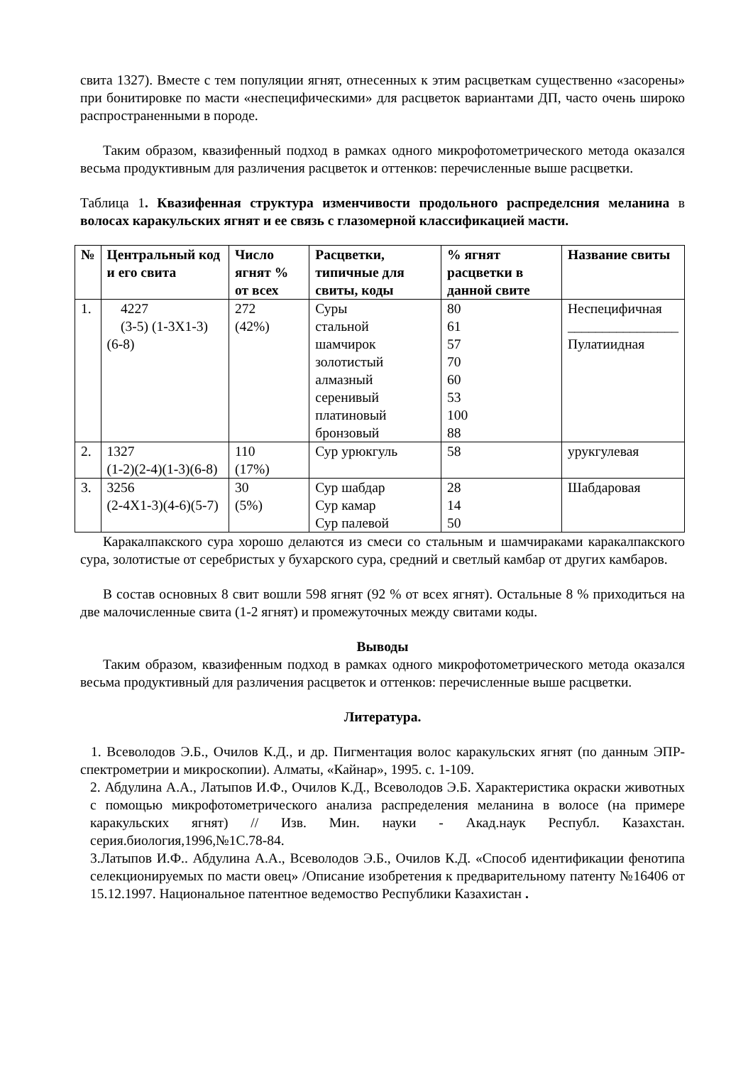свита 1327). Вместе с тем популяции ягнят, отнесенных к этим расцветкам существенно «засорены» при бонитировке по масти «неспецифическими» для расцветок вариантами ДП, часто очень широко распространенными в породе.
Таким образом, квазифенный подход в рамках одного микрофотометрического метода оказался весьма продуктивным для различения расцветок и оттенков: перечисленные выше расцветки.
Таблица 1. Квазифенная структура изменчивости продольного распределсния меланина в волосах каракульских ягнят и ее связь с глазомерной классификацией масти.
| № | Центральный код и его свита | Число ягнят % от всех | Расцветки, типичные для свиты, коды | % ягнят расцветки в данной свите | Название свиты |
| --- | --- | --- | --- | --- | --- |
| 1. | 4227 (3-5) (1-3Х1-3) (6-8) | 272 (42%) | Суры стальной шамчирок золотистый алмазный серенивый платиновый бронзовый | 80 61 57 70 60 53 100 88 | Неспецифичная ________________ Пулатиидная |
| 2. | 1327 (1-2)(2-4)(1-3)(6-8) | 110 (17%) | Сур урюкгуль | 58 | урукгулевая |
| 3. | 3256 (2-4Х1-3)(4-6)(5-7) | 30 (5%) | Сур шабдар Сур камар Сур палевой | 28 14 50 | Шабдаровая |
Каракалпакского сура хорошо делаются из смеси со стальным и шамчираками каракалпакского сура, золотистые от серебристых у бухарского сура, средний и светлый камбар от других камбаров.
В состав основных 8 свит вошли 598 ягнят (92 % от всех ягнят). Остальные 8 % приходиться на две малочисленные свита (1-2 ягнят) и промежуточных между свитами коды.
Выводы
Таким образом, квазифенным подход в рамках одного микрофотометрического метода оказался весьма продуктивный для различения расцветок и оттенков: перечисленные выше расцветки.
Литература.
1. Всеволодов Э.Б., Очилов К.Д., и др. Пигментация волос каракульских ягнят (по данным ЭПР-спектрометрии и микроскопии). Алматы, «Кайнар», 1995. с. 1-109.
2. Абдулина А.А., Латыпов И.Ф., Очилов К.Д., Всеволодов Э.Б. Характеристика окраски животных с помощью микрофотометрического анализа распределения меланина в волосе (на примере каракульских ягнят) // Изв. Мин. науки - Акад.наук Республ. Казахстан. серия.биология,1996,№1С.78-84.
3.Латыпов И.Ф.. Абдулина А.А., Всеволодов Э.Б., Очилов К.Д. «Способ идентификации фенотипа селекционируемых по масти овец» /Описание изобретения к предварительному патенту №16406 от 15.12.1997. Национальное патентное ведемоство Республики Казахистан .